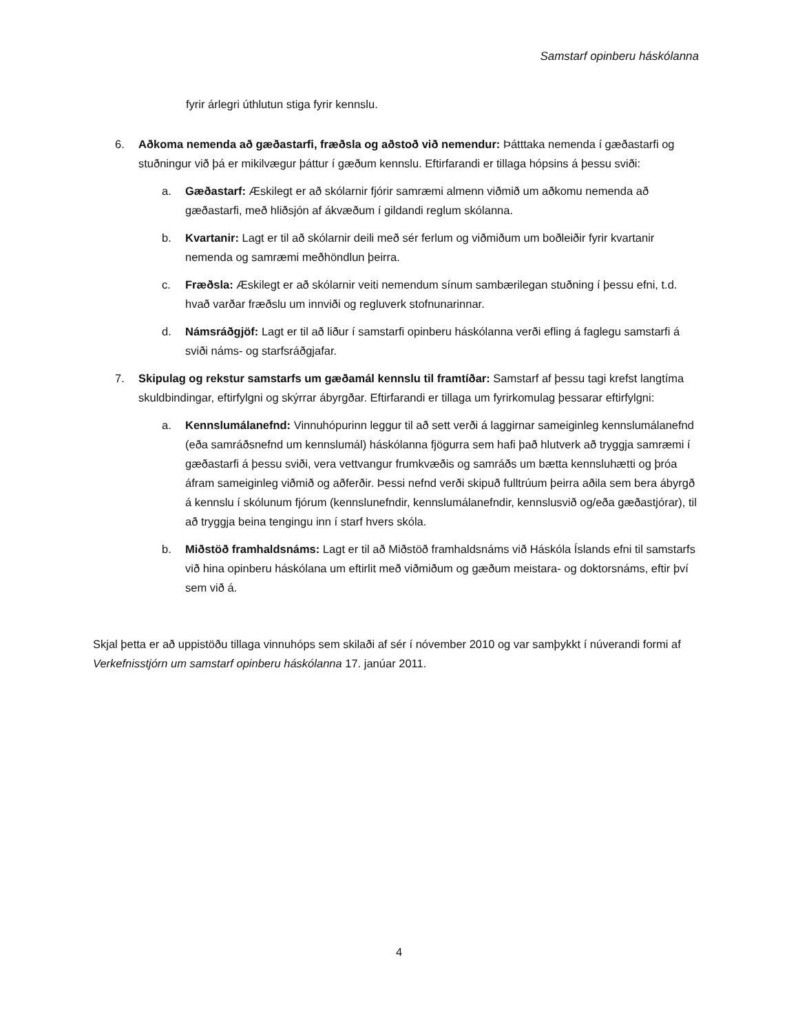Samstarf opinberu háskólanna
fyrir árlegri úthlutun stiga fyrir kennslu.
6. Aðkoma nemenda að gæðastarfi, fræðsla og aðstoð við nemendur: Þátttaka nemenda í gæðastarfi og stuðningur við þá er mikilvægur þáttur í gæðum kennslu. Eftirfarandi er tillaga hópsins á þessu sviði:
a. Gæðastarf: Æskilegt er að skólarnir fjórir samræmi almenn viðmið um aðkomu nemenda að gæðastarfi, með hliðsjón af ákvæðum í gildandi reglum skólanna.
b. Kvartanir: Lagt er til að skólarnir deili með sér ferlum og viðmiðum um boðleiðir fyrir kvartanir nemenda og samræmi meðhöndlun þeirra.
c. Fræðsla: Æskilegt er að skólarnir veiti nemendum sínum sambærilegan stuðning í þessu efni, t.d. hvað varðar fræðslu um innviði og regluverk stofnunarinnar.
d. Námsráðgjöf: Lagt er til að liður í samstarfi opinberu háskólanna verði efling á faglegu samstarfi á sviði náms- og starfsráðgjafar.
7. Skipulag og rekstur samstarfs um gæðamál kennslu til framtíðar: Samstarf af þessu tagi krefst langtíma skuldbindingar, eftirfylgni og skýrrar ábyrgðar. Eftirfarandi er tillaga um fyrirkomulag þessarar eftirfylgni:
a. Kennslumálanefnd: Vinnuhópurinn leggur til að sett verði á laggirnar sameiginleg kennslumálanefnd (eða samráðsnefnd um kennslumál) háskólanna fjögurra sem hafi það hlutverk að tryggja samræmi í gæðastarfi á þessu sviði, vera vettvangur frumkvæðis og samráðs um bætta kennsluhætti og þróa áfram sameiginleg viðmið og aðferðir. Þessi nefnd verði skipuð fulltrúum þeirra aðila sem bera ábyrgð á kennslu í skólunum fjórum (kennslunefndir, kennslumálanefndir, kennslusvið og/eða gæðastjórar), til að tryggja beina tengingu inn í starf hvers skóla.
b. Miðstöð framhaldsnáms: Lagt er til að Miðstöð framhaldsnáms við Háskóla Íslands efni til samstarfs við hina opinberu háskólana um eftirlit með viðmiðum og gæðum meistara- og doktorsnáms, eftir því sem við á.
Skjal þetta er að uppistöðu tillaga vinnuhóps sem skilaði af sér í nóvember 2010 og var samþykkt í núverandi formi af Verkefnisstjórn um samstarf opinberu háskólanna 17. janúar 2011.
4